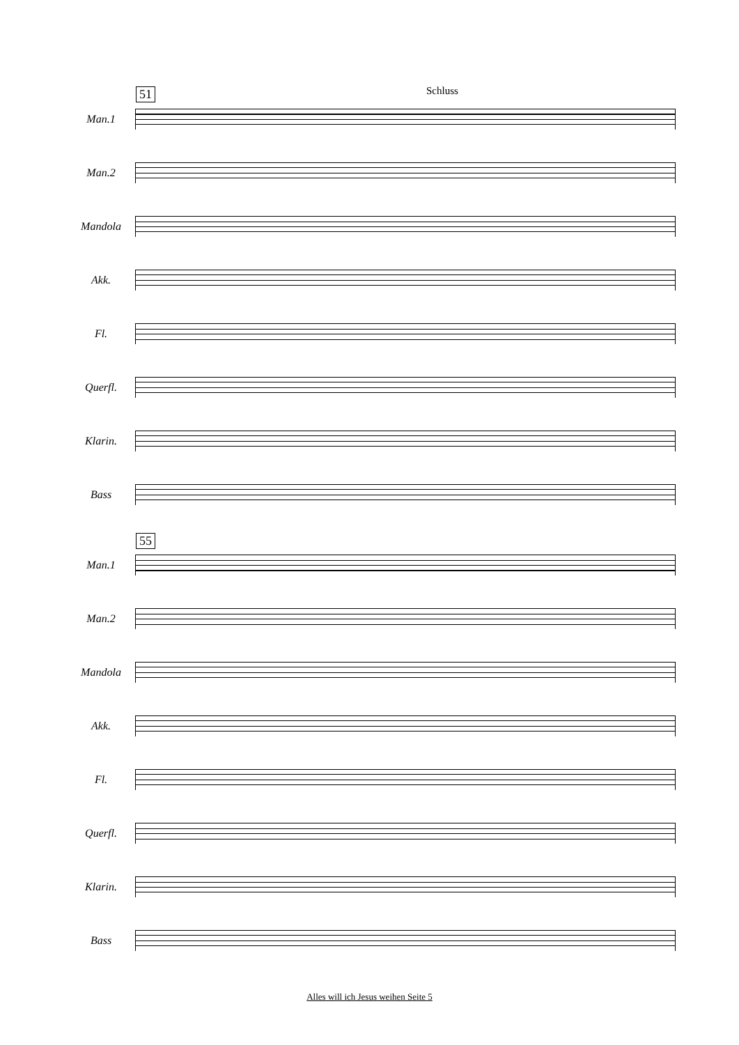51 Schluss
Man.1
Man.2
Mandola
Akk.
Fl.
Querfl.
Klarin.
Bass
55
Man.1
Man.2
Mandola
Akk.
Fl.
Querfl.
Klarin.
Bass
Alles will ich Jesus weihen Seite 5